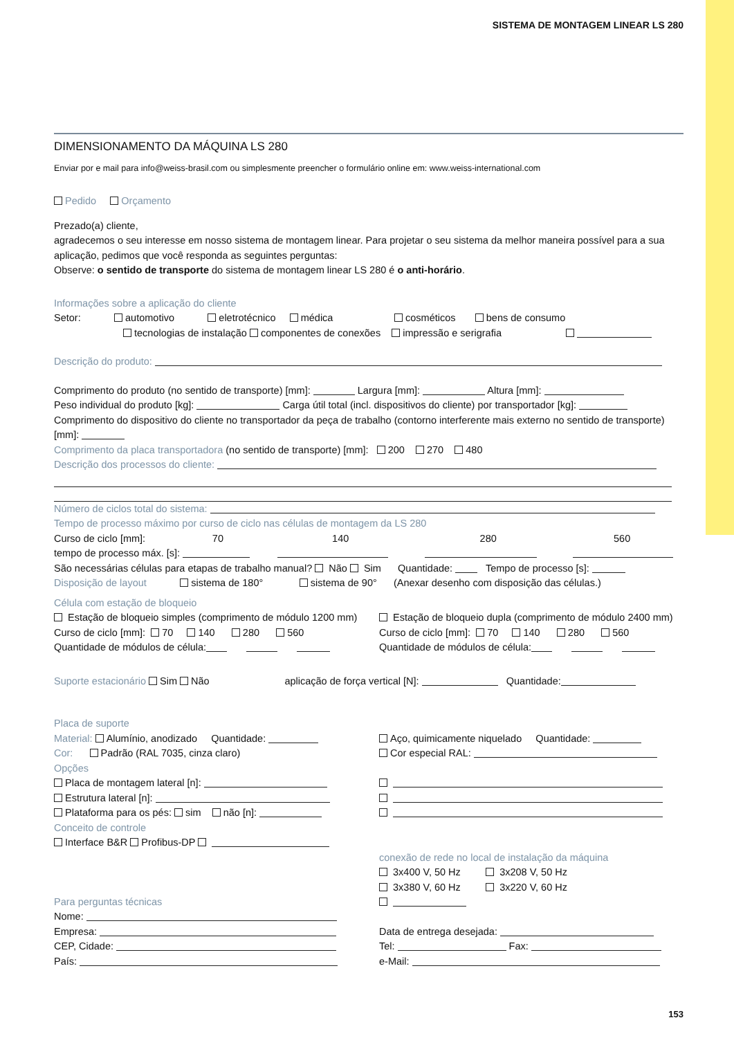SISTEMA DE MONTAGEM LINEAR LS 280
DIMENSIONAMENTO DA MÁQUINA LS 280
Enviar por e mail para info@weiss-brasil.com ou simplesmente preencher o formulário online em: www.weiss-international.com
Pedido Orçamento
Prezado(a) cliente,
agradecemos o seu interesse em nosso sistema de montagem linear. Para projetar o seu sistema da melhor maneira possível para a sua aplicação, pedimos que você responda as seguintes perguntas:
Observe: o sentido de transporte do sistema de montagem linear LS 280 é o anti-horário.
Informações sobre a aplicação do cliente
Setor: automotivo eletrotécnico médica cosméticos bens de consumo
tecnologias de instalação componentes de conexões impressão e serigrafia
Descrição do produto:
Comprimento do produto (no sentido de transporte) [mm]: Largura [mm]: Altura [mm]:
Peso individual do produto [kg]: Carga útil total (incl. dispositivos do cliente) por transportador [kg]:
Comprimento do dispositivo do cliente no transportador da peça de trabalho (contorno interferente mais externo no sentido de transporte) [mm]:
Comprimento da placa transportadora (no sentido de transporte) [mm]: 200 270 480
Descrição dos processos do cliente:
Número de ciclos total do sistema:
Tempo de processo máximo por curso de ciclo nas células de montagem da LS 280
Curso de ciclo [mm]: 70 140 280 560
tempo de processo máx. [s]:
São necessárias células para etapas de trabalho manual? Não Sim Quantidade: Tempo de processo [s]:
Disposição de layout sistema de 180° sistema de 90° (Anexar desenho com disposição das células.)
Célula com estação de bloqueio
Estação de bloqueio simples (comprimento de módulo 1200 mm)
Curso de ciclo [mm]: 70 140 280 560
Quantidade de módulos de célula:
Estação de bloqueio dupla (comprimento de módulo 2400 mm)
Curso de ciclo [mm]: 70 140 280 560
Quantidade de módulos de célula:
Suporte estacionário Sim Não aplicação de força vertical [N]: Quantidade:
Placa de suporte
Material: Alumínio, anodizado Quantidade:
Cor: Padrão (RAL 7035, cinza claro)
Opções
Placa de montagem lateral [n]:
Estrutura lateral [n]:
Plataforma para os pés: sim não [n]:
Conceito de controle
Interface B&R Profibus-DP
Aço, quimicamente niquelado Quantidade:
Cor especial RAL:
conexão de rede no local de instalação da máquina
3x400 V, 50 Hz 3x208 V, 50 Hz
3x380 V, 60 Hz 3x220 V, 60 Hz
Para perguntas técnicas
Nome:
Empresa:
CEP, Cidade:
País:
Data de entrega desejada:
Tel: Fax:
e-Mail:
153